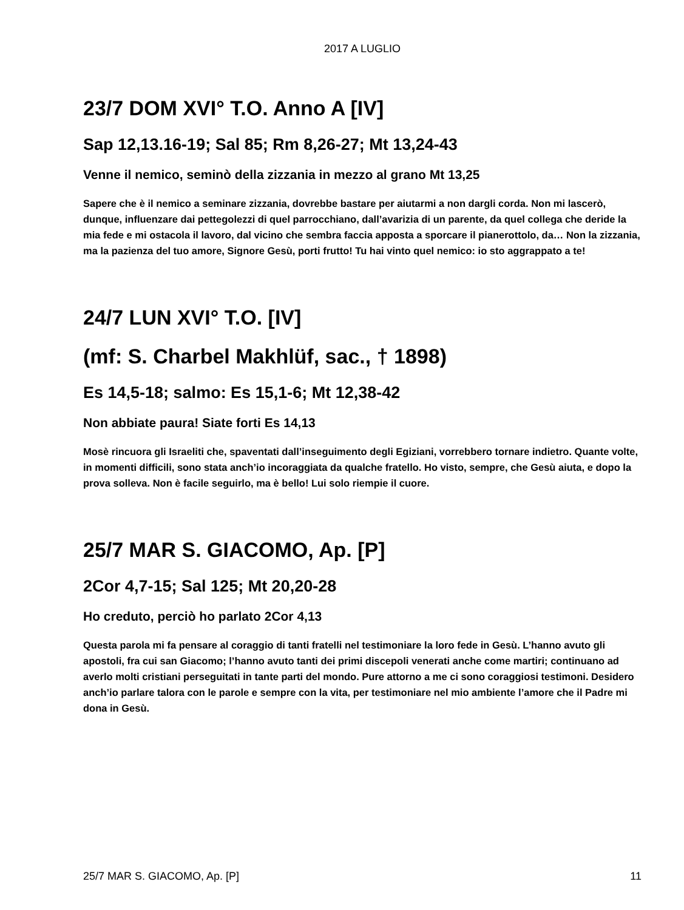2017 A LUGLIO
23/7 DOM XVI° T.O. Anno A [IV]
Sap 12,13.16-19; Sal 85; Rm 8,26-27; Mt 13,24-43
Venne il nemico, seminò della zizzania in mezzo al grano Mt 13,25
Sapere che è il nemico a seminare zizzania, dovrebbe bastare per aiutarmi a non dargli corda. Non mi lascerò, dunque, influenzare dai pettegolezzi di quel parrocchiano, dall’avarizia di un parente, da quel collega che deride la mia fede e mi ostacola il lavoro, dal vicino che sembra faccia apposta a sporcare il pianerottolo, da… Non la zizzania, ma la pazienza del tuo amore, Signore Gesù, porti frutto! Tu hai vinto quel nemico: io sto aggrappato a te!
24/7 LUN XVI° T.O. [IV]
(mf: S. Charbel Makhlüf, sac., † 1898)
Es 14,5-18; salmo: Es 15,1-6; Mt 12,38-42
Non abbiate paura! Siate forti Es 14,13
Mosè rincuora gli Israeliti che, spaventati dall’inseguimento degli Egiziani, vorrebbero tornare indietro. Quante volte, in momenti difficili, sono stata anch’io incoraggiata da qualche fratello. Ho visto, sempre, che Gesù aiuta, e dopo la prova solleva. Non è facile seguirlo, ma è bello! Lui solo riempie il cuore.
25/7 MAR S. GIACOMO, Ap. [P]
2Cor 4,7-15; Sal 125; Mt 20,20-28
Ho creduto, perciò ho parlato 2Cor 4,13
Questa parola mi fa pensare al coraggio di tanti fratelli nel testimoniare la loro fede in Gesù. L’hanno avuto gli apostoli, fra cui san Giacomo; l’hanno avuto tanti dei primi discepoli venerati anche come martiri; continuano ad averlo molti cristiani perseguitati in tante parti del mondo. Pure attorno a me ci sono coraggiosi testimoni. Desidero anch’io parlare talora con le parole e sempre con la vita, per testimoniare nel mio ambiente l’amore che il Padre mi dona in Gesù.
25/7 MAR S. GIACOMO, Ap. [P] 11